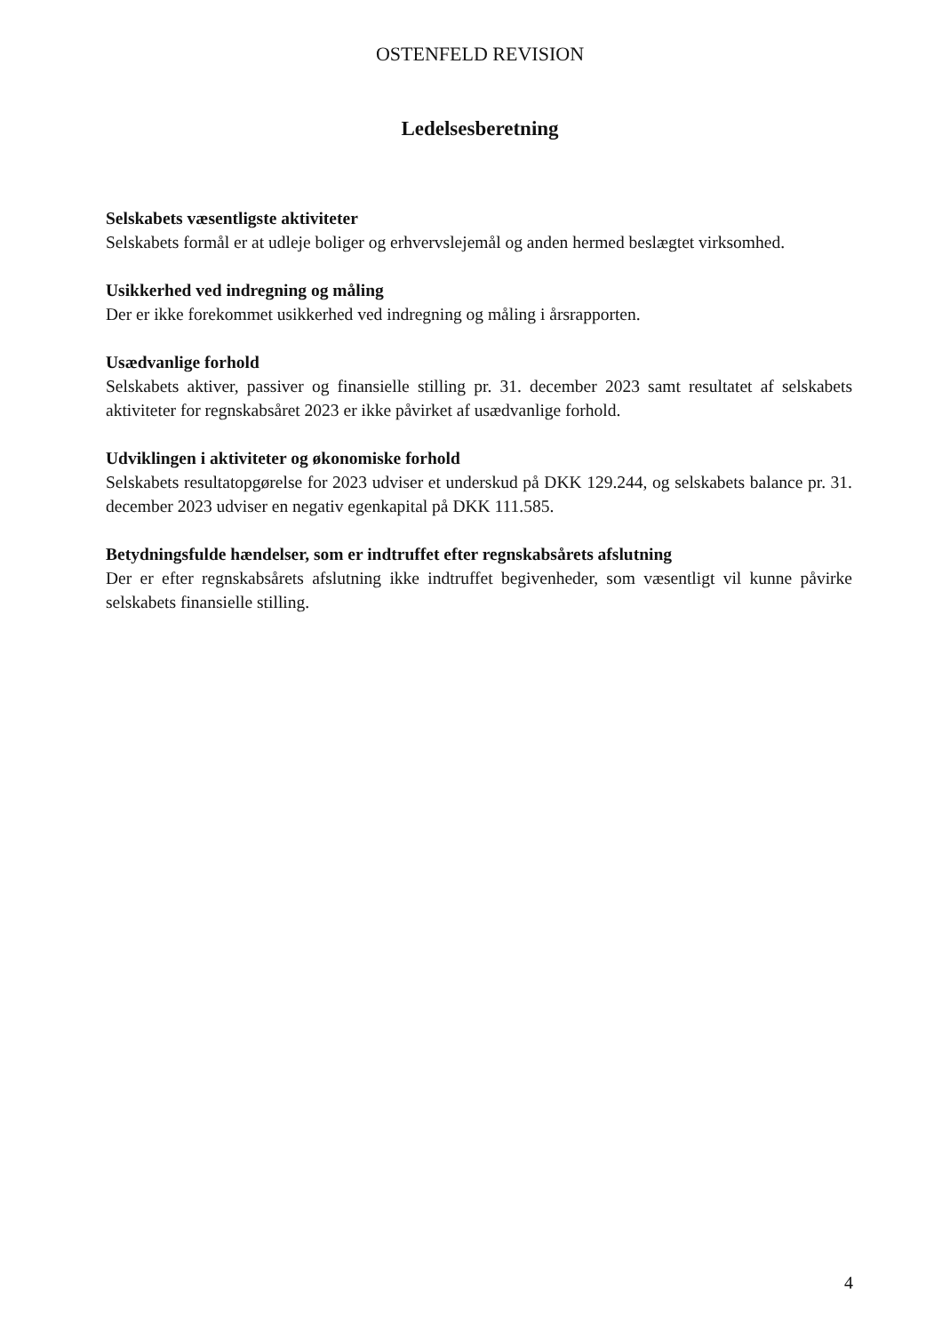OSTENFELD REVISION
Ledelsesberetning
Selskabets væsentligste aktiviteter
Selskabets formål er at udleje boliger og erhvervslejemål og anden hermed beslægtet virksomhed.
Usikkerhed ved indregning og måling
Der er ikke forekommet usikkerhed ved indregning og måling i årsrapporten.
Usædvanlige forhold
Selskabets aktiver, passiver og finansielle stilling pr. 31. december 2023 samt resultatet af selskabets aktiviteter for regnskabsåret 2023 er ikke påvirket af usædvanlige forhold.
Udviklingen i aktiviteter og økonomiske forhold
Selskabets resultatopgørelse for 2023 udviser et underskud på DKK 129.244, og selskabets balance pr. 31. december 2023 udviser en negativ egenkapital på DKK 111.585.
Betydningsfulde hændelser, som er indtruffet efter regnskabsårets afslutning
Der er efter regnskabsårets afslutning ikke indtruffet begivenheder, som væsentligt vil kunne påvirke selskabets finansielle stilling.
4